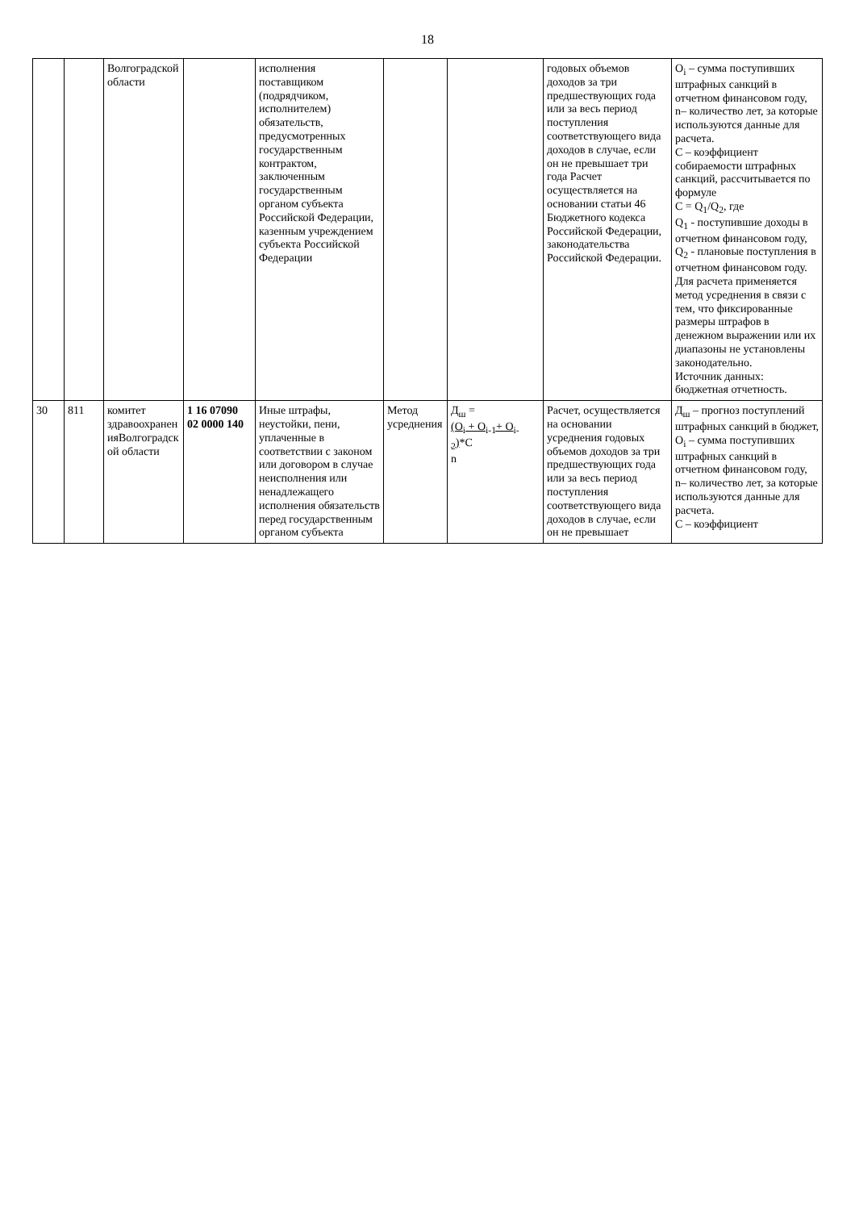18
| | | Волгоградской области | | исполнения поставщиком (подрядчиком, исполнителем) обязательств, предусмотренных государственным контрактом, заключенным государственным органом субъекта Российской Федерации, казенным учреждением субъекта Российской Федерации | | | годовых объемов доходов за три предшествующих года или за весь период поступления соответствующего вида доходов в случае, если он не превышает три года Расчет осуществляется на основании статьи 46 Бюджетного кодекса Российской Федерации, законодательства Российской Федерации. | O<sub>i</sub> – сумма поступивших штрафных санкций в отчетном финансовом году, n– количество лет, за которые используются данные для расчета. C – коэффициент собираемости штрафных санкций, рассчитывается по формуле C = Q<sub>1</sub>/Q<sub>2</sub>, где Q<sub>1</sub> - поступившие доходы в отчетном финансовом году, Q<sub>2</sub> - плановые поступления в отчетном финансовом году. Для расчета применяется метод усреднения в связи с тем, что фиксированные размеры штрафов в денежном выражении или их диапазоны не установлены законодательно. Источник данных: бюджетная отчетность. |
| 30 | 811 | комитет здравоохранен ияВолгоградск ой области | 1 16 07090 02 0000 140 | Иные штрафы, неустойки, пени, уплаченные в соответствии с законом или договором в случае неисполнения или ненадлежащего исполнения обязательств перед государственным органом субъекта | Метод усреднения | Д<sub>ш</sub> = (O<sub>i</sub> + O<sub>i-1</sub>+ O<sub>i-2</sub>) *C n | Расчет, осуществляется на основании усреднения годовых объемов доходов за три предшествующих года или за весь период поступления соответствующего вида доходов в случае, если он не превышает | Д<sub>ш</sub> – прогноз поступлений штрафных санкций в бюджет, O<sub>i</sub> – сумма поступивших штрафных санкций в отчетном финансовом году, n– количество лет, за которые используются данные для расчета. C – коэффициент |